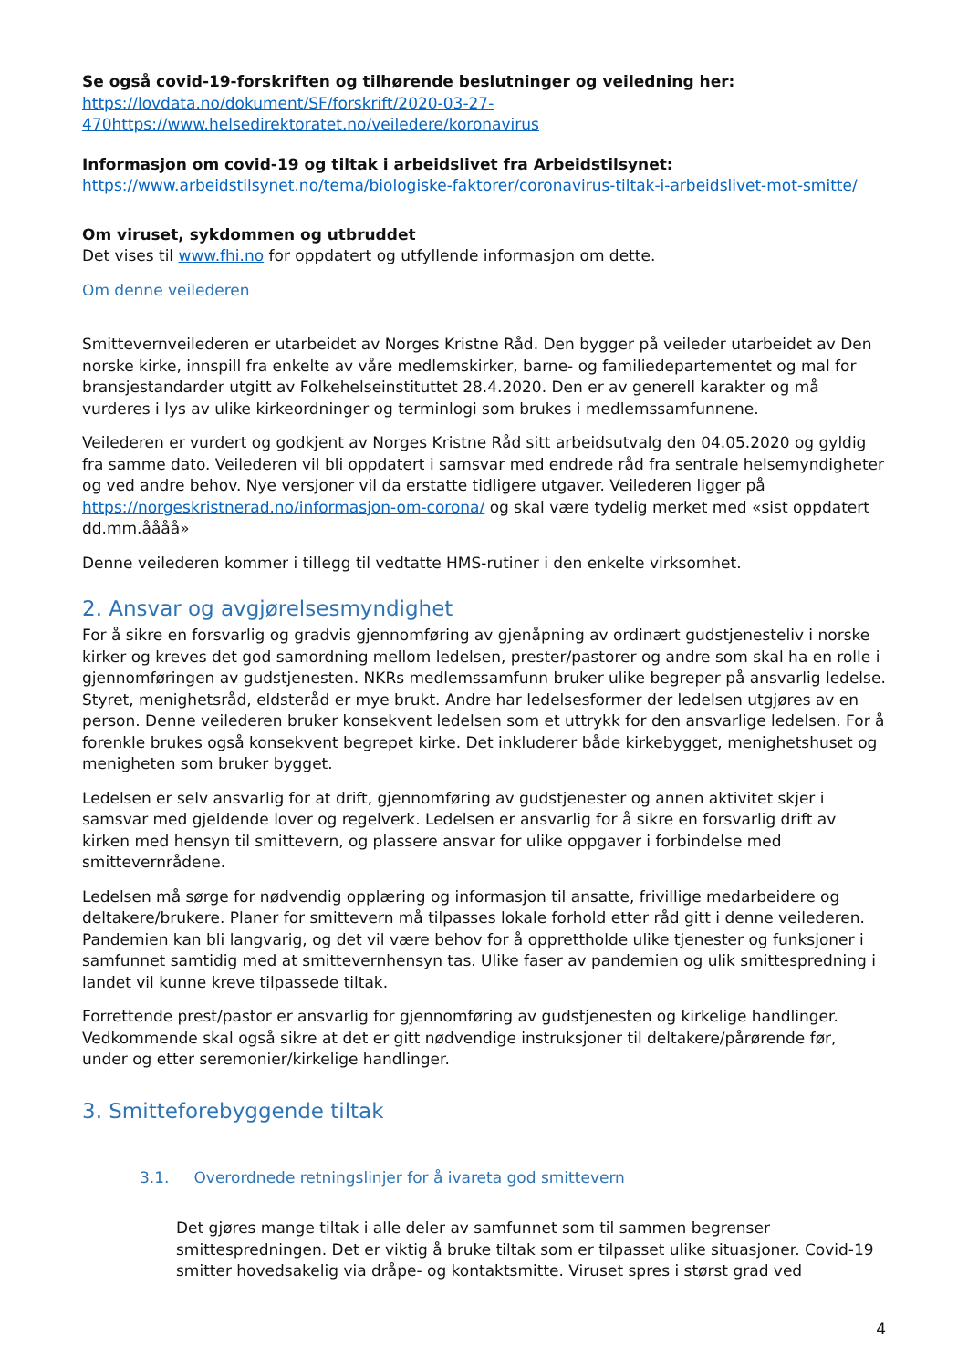Se også covid-19-forskriften og tilhørende beslutninger og veiledning her:
https://lovdata.no/dokument/SF/forskrift/2020-03-27-
470https://www.helsedirektoratet.no/veiledere/koronavirus
Informasjon om covid-19 og tiltak i arbeidslivet fra Arbeidstilsynet:
https://www.arbeidstilsynet.no/tema/biologiske-faktorer/coronavirus-tiltak-i-arbeidslivet-mot-smitte/
Om viruset, sykdommen og utbruddet
Det vises til www.fhi.no for oppdatert og utfyllende informasjon om dette.
Om denne veilederen
Smittevernveilederen er utarbeidet av Norges Kristne Råd. Den bygger på veileder utarbeidet av Den norske kirke, innspill fra enkelte av våre medlemskirker, barne- og familiedepartementet og mal for bransjestandarder utgitt av Folkehelseinstituttet 28.4.2020. Den er av generell karakter og må vurderes i lys av ulike kirkeordninger og terminlogi som brukes i medlemssamfunnene.
Veilederen er vurdert og godkjent av Norges Kristne Råd sitt arbeidsutvalg den 04.05.2020 og gyldig fra samme dato. Veilederen vil bli oppdatert i samsvar med endrede råd fra sentrale helsemyndigheter og ved andre behov. Nye versjoner vil da erstatte tidligere utgaver. Veilederen ligger på https://norgeskristnerad.no/informasjon-om-corona/ og skal være tydelig merket med «sist oppdatert dd.mm.åååå»
Denne veilederen kommer i tillegg til vedtatte HMS-rutiner i den enkelte virksomhet.
2. Ansvar og avgjørelsesmyndighet
For å sikre en forsvarlig og gradvis gjennomføring av gjenåpning av ordinært gudstjenesteliv i norske kirker og kreves det god samordning mellom ledelsen, prester/pastorer og andre som skal ha en rolle i gjennomføringen av gudstjenesten. NKRs medlemssamfunn bruker ulike begreper på ansvarlig ledelse. Styret, menighetsråd, eldsteråd er mye brukt. Andre har ledelsesformer der ledelsen utgjøres av en person. Denne veilederen bruker konsekvent ledelsen som et uttrykk for den ansvarlige ledelsen. For å forenkle brukes også konsekvent begrepet kirke. Det inkluderer både kirkebygget, menighetshuset og menigheten som bruker bygget.
Ledelsen er selv ansvarlig for at drift, gjennomføring av gudstjenester og annen aktivitet skjer i samsvar med gjeldende lover og regelverk. Ledelsen er ansvarlig for å sikre en forsvarlig drift av kirken med hensyn til smittevern, og plassere ansvar for ulike oppgaver i forbindelse med smittevernrådene.
Ledelsen må sørge for nødvendig opplæring og informasjon til ansatte, frivillige medarbeidere og deltakere/brukere. Planer for smittevern må tilpasses lokale forhold etter råd gitt i denne veilederen. Pandemien kan bli langvarig, og det vil være behov for å opprettholde ulike tjenester og funksjoner i samfunnet samtidig med at smittevernhensyn tas. Ulike faser av pandemien og ulik smittespredning i landet vil kunne kreve tilpassede tiltak.
Forrettende prest/pastor er ansvarlig for gjennomføring av gudstjenesten og kirkelige handlinger. Vedkommende skal også sikre at det er gitt nødvendige instruksjoner til deltakere/pårørende før, under og etter seremonier/kirkelige handlinger.
3. Smitteforebyggende tiltak
3.1. Overordnede retningslinjer for å ivareta god smittevern
Det gjøres mange tiltak i alle deler av samfunnet som til sammen begrenser smittespredningen. Det er viktig å bruke tiltak som er tilpasset ulike situasjoner. Covid-19 smitter hovedsakelig via dråpe- og kontaktsmitte. Viruset spres i størst grad ved
4